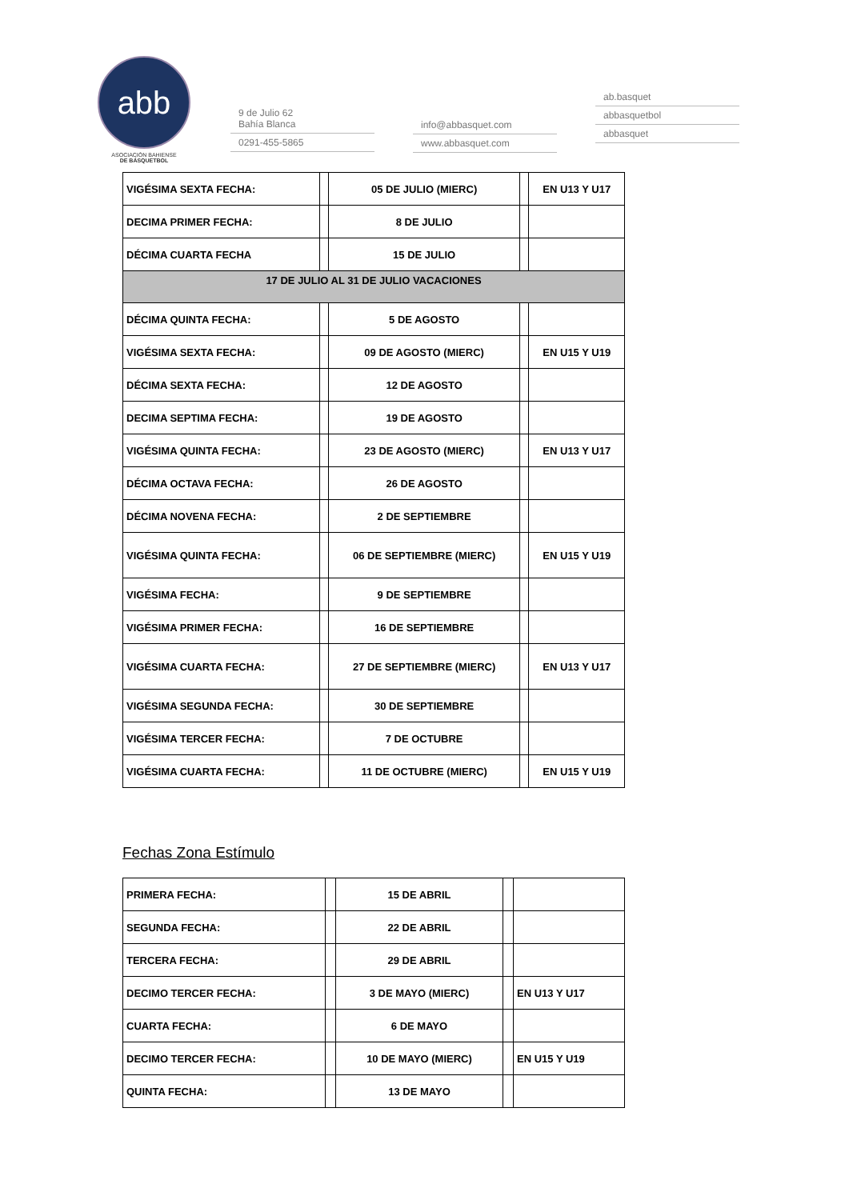abb
ASOCIACIÓN BAHIENSE
DE BÁSQUETBOL
9 de Julio 62
Bahía Blanca
0291-455-5865
info@abbasquet.com
www.abbasquet.com
ab.basquet
abbasquetbol
abbasquet
| VIGÉSIMA SEXTA FECHA: | | 05 DE JULIO (MIERC) | | EN U13 Y U17 |
| DECIMA PRIMER FECHA: | | 8 DE JULIO | | |
| DÉCIMA CUARTA FECHA | | 15 DE JULIO | | |
| 17 DE JULIO AL 31 DE JULIO VACACIONES | | | | |
| DÉCIMA QUINTA FECHA: | | 5 DE AGOSTO | | |
| VIGÉSIMA SEXTA FECHA: | | 09 DE AGOSTO (MIERC) | | EN U15 Y U19 |
| DÉCIMA SEXTA FECHA: | | 12 DE AGOSTO | | |
| DECIMA SEPTIMA FECHA: | | 19 DE AGOSTO | | |
| VIGÉSIMA QUINTA FECHA: | | 23 DE AGOSTO (MIERC) | | EN U13 Y U17 |
| DÉCIMA OCTAVA FECHA: | | 26 DE AGOSTO | | |
| DÉCIMA NOVENA FECHA: | | 2 DE SEPTIEMBRE | | |
| VIGÉSIMA QUINTA FECHA: | | 06 DE SEPTIEMBRE (MIERC) | | EN U15 Y U19 |
| VIGÉSIMA FECHA: | | 9 DE SEPTIEMBRE | | |
| VIGÉSIMA PRIMER FECHA: | | 16 DE SEPTIEMBRE | | |
| VIGÉSIMA CUARTA FECHA: | | 27 DE SEPTIEMBRE (MIERC) | | EN U13 Y U17 |
| VIGÉSIMA SEGUNDA FECHA: | | 30 DE SEPTIEMBRE | | |
| VIGÉSIMA TERCER FECHA: | | 7 DE OCTUBRE | | |
| VIGÉSIMA CUARTA FECHA: | | 11 DE OCTUBRE (MIERC) | | EN U15 Y U19 |
Fechas Zona Estímulo
| PRIMERA FECHA: | | 15 DE ABRIL | | |
| SEGUNDA FECHA: | | 22 DE ABRIL | | |
| TERCERA FECHA: | | 29 DE ABRIL | | |
| DECIMO TERCER FECHA: | | 3 DE MAYO (MIERC) | | EN U13 Y U17 |
| CUARTA FECHA: | | 6 DE MAYO | | |
| DECIMO TERCER FECHA: | | 10 DE MAYO (MIERC) | | EN U15 Y U19 |
| QUINTA FECHA: | | 13 DE MAYO | | |